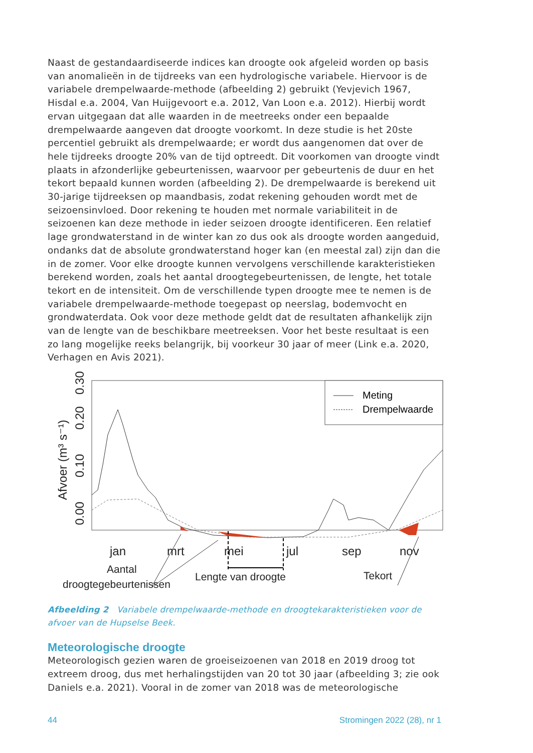Naast de gestandaardiseerde indices kan droogte ook afgeleid worden op basis van anomalieën in de tijdreeks van een hydrologische variabele. Hiervoor is de variabele drempelwaarde-methode (afbeelding 2) gebruikt (Yevjevich 1967, Hisdal e.a. 2004, Van Huijgevoort e.a. 2012, Van Loon e.a. 2012). Hierbij wordt ervan uitgegaan dat alle waarden in de meetreeks onder een bepaalde drempelwaarde aangeven dat droogte voorkomt. In deze studie is het 20ste percentiel gebruikt als drempelwaarde; er wordt dus aangenomen dat over de hele tijdreeks droogte 20% van de tijd optreedt. Dit voorkomen van droogte vindt plaats in afzonderlijke gebeurtenissen, waarvoor per gebeurtenis de duur en het tekort bepaald kunnen worden (afbeelding 2). De drempelwaarde is berekend uit 30-jarige tijdreeksen op maandbasis, zodat rekening gehouden wordt met de seizoensinvloed. Door rekening te houden met normale variabiliteit in de seizoenen kan deze methode in ieder seizoen droogte identificeren. Een relatief lage grondwaterstand in de winter kan zo dus ook als droogte worden aangeduid, ondanks dat de absolute grondwaterstand hoger kan (en meestal zal) zijn dan die in de zomer. Voor elke droogte kunnen vervolgens verschillende karakteristieken berekend worden, zoals het aantal droogtegebeurtenissen, de lengte, het totale tekort en de intensiteit. Om de verschillende typen droogte mee te nemen is de variabele drempelwaarde-methode toegepast op neerslag, bodemvocht en grondwaterdata. Ook voor deze methode geldt dat de resultaten afhankelijk zijn van de lengte van de beschikbare meetreeksen. Voor het beste resultaat is een zo lang mogelijke reeks belangrijk, bij voorkeur 30 jaar of meer (Link e.a. 2020, Verhagen en Avis 2021).
Afvoer (m³ s⁻¹)
0.00
0.10
0.20
0.30
jan
mrt
mei
jul
sep
nov
Aantal
droogtegebeurtenissen
Lengte van droogte
Tekort
Meting
Drempelwaarde
Afbeelding 2 Variabele drempelwaarde-methode en droogtekarakteristieken voor de afvoer van de Hupselse Beek.
Meteorologische droogte
Meteorologisch gezien waren de groeiseizoenen van 2018 en 2019 droog tot extreem droog, dus met herhalingstijden van 20 tot 30 jaar (afbeelding 3; zie ook Daniels e.a. 2021). Vooral in de zomer van 2018 was de meteorologische
44 Stromingen 2022 (28), nr 1